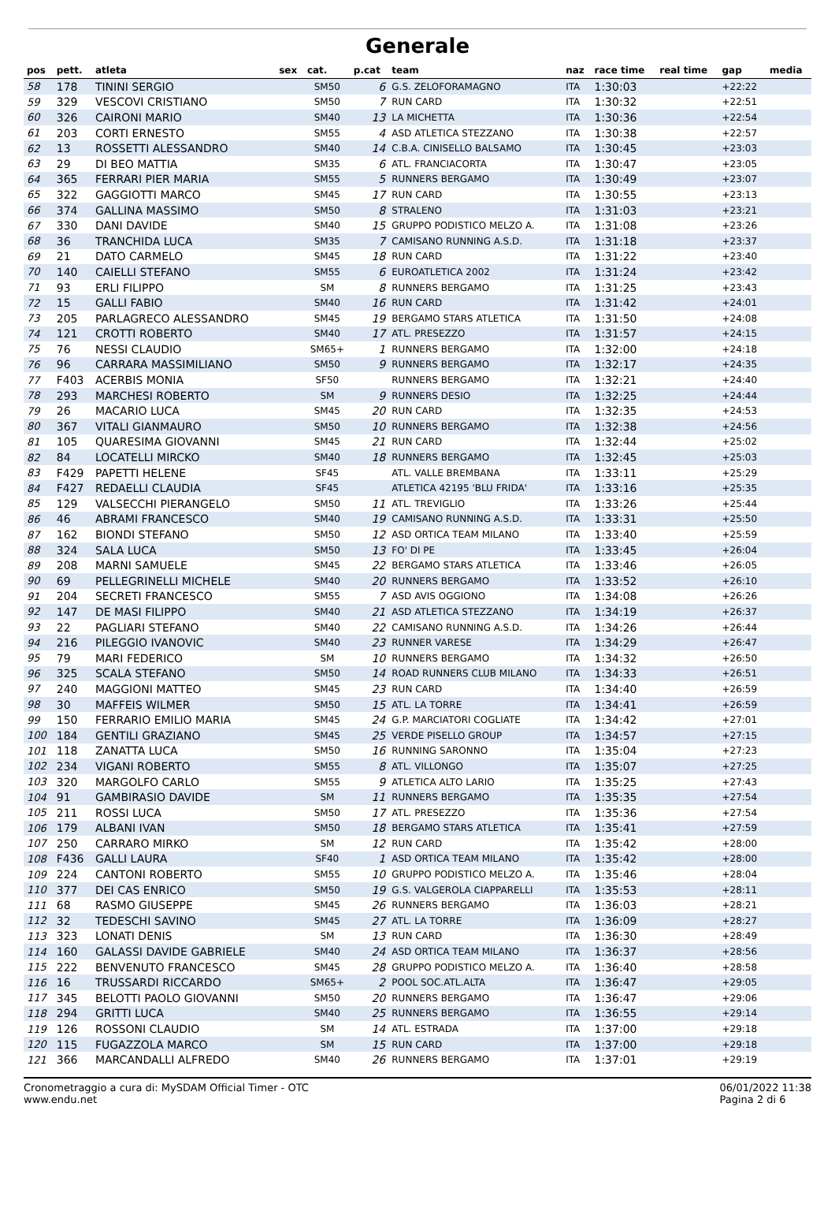Generale
| pos | pett. | atleta | sex | cat. | p.cat | team | naz | race time | real time | gap | media |
| --- | --- | --- | --- | --- | --- | --- | --- | --- | --- | --- | --- |
| 58 | 178 | TININI SERGIO | | SM50 | 6 | G.S. ZELOFORAMAGNO | ITA | 1:30:03 | | +22:22 | |
| 59 | 329 | VESCOVI CRISTIANO | | SM50 | 7 | RUN CARD | ITA | 1:30:32 | | +22:51 | |
| 60 | 326 | CAIRONI MARIO | | SM40 | 13 | LA MICHETTA | ITA | 1:30:36 | | +22:54 | |
| 61 | 203 | CORTI ERNESTO | | SM55 | 4 | ASD ATLETICA STEZZANO | ITA | 1:30:38 | | +22:57 | |
| 62 | 13 | ROSSETTI ALESSANDRO | | SM40 | 14 | C.B.A. CINISELLO BALSAMO | ITA | 1:30:45 | | +23:03 | |
| 63 | 29 | DI BEO MATTIA | | SM35 | 6 | ATL. FRANCIACORTA | ITA | 1:30:47 | | +23:05 | |
| 64 | 365 | FERRARI PIER MARIA | | SM55 | 5 | RUNNERS BERGAMO | ITA | 1:30:49 | | +23:07 | |
| 65 | 322 | GAGGIOTTI MARCO | | SM45 | 17 | RUN CARD | ITA | 1:30:55 | | +23:13 | |
| 66 | 374 | GALLINA MASSIMO | | SM50 | 8 | STRALENO | ITA | 1:31:03 | | +23:21 | |
| 67 | 330 | DANI DAVIDE | | SM40 | 15 | GRUPPO PODISTICO MELZO A. | ITA | 1:31:08 | | +23:26 | |
| 68 | 36 | TRANCHIDA LUCA | | SM35 | 7 | CAMISANO RUNNING A.S.D. | ITA | 1:31:18 | | +23:37 | |
| 69 | 21 | DATO CARMELO | | SM45 | 18 | RUN CARD | ITA | 1:31:22 | | +23:40 | |
| 70 | 140 | CAIELLI STEFANO | | SM55 | 6 | EUROATLETICA 2002 | ITA | 1:31:24 | | +23:42 | |
| 71 | 93 | ERLI FILIPPO | | SM | 8 | RUNNERS BERGAMO | ITA | 1:31:25 | | +23:43 | |
| 72 | 15 | GALLI FABIO | | SM40 | 16 | RUN CARD | ITA | 1:31:42 | | +24:01 | |
| 73 | 205 | PARLAGRECO ALESSANDRO | | SM45 | 19 | BERGAMO STARS ATLETICA | ITA | 1:31:50 | | +24:08 | |
| 74 | 121 | CROTTI ROBERTO | | SM40 | 17 | ATL. PRESEZZO | ITA | 1:31:57 | | +24:15 | |
| 75 | 76 | NESSI CLAUDIO | | SM65+ | 1 | RUNNERS BERGAMO | ITA | 1:32:00 | | +24:18 | |
| 76 | 96 | CARRARA MASSIMILIANO | | SM50 | 9 | RUNNERS BERGAMO | ITA | 1:32:17 | | +24:35 | |
| 77 | F403 | ACERBIS MONIA | | SF50 | | RUNNERS BERGAMO | ITA | 1:32:21 | | +24:40 | |
| 78 | 293 | MARCHESI ROBERTO | | SM | 9 | RUNNERS DESIO | ITA | 1:32:25 | | +24:44 | |
| 79 | 26 | MACARIO LUCA | | SM45 | 20 | RUN CARD | ITA | 1:32:35 | | +24:53 | |
| 80 | 367 | VITALI GIANMAURO | | SM50 | 10 | RUNNERS BERGAMO | ITA | 1:32:38 | | +24:56 | |
| 81 | 105 | QUARESIMA GIOVANNI | | SM45 | 21 | RUN CARD | ITA | 1:32:44 | | +25:02 | |
| 82 | 84 | LOCATELLI MIRCKO | | SM40 | 18 | RUNNERS BERGAMO | ITA | 1:32:45 | | +25:03 | |
| 83 | F429 | PAPETTI HELENE | | SF45 | | ATL. VALLE BREMBANA | ITA | 1:33:11 | | +25:29 | |
| 84 | F427 | REDAELLI CLAUDIA | | SF45 | | ATLETICA 42195 'BLU FRIDA' | ITA | 1:33:16 | | +25:35 | |
| 85 | 129 | VALSECCHI PIERANGELO | | SM50 | 11 | ATL. TREVIGLIO | ITA | 1:33:26 | | +25:44 | |
| 86 | 46 | ABRAMI FRANCESCO | | SM40 | 19 | CAMISANO RUNNING A.S.D. | ITA | 1:33:31 | | +25:50 | |
| 87 | 162 | BIONDI STEFANO | | SM50 | 12 | ASD ORTICA TEAM MILANO | ITA | 1:33:40 | | +25:59 | |
| 88 | 324 | SALA LUCA | | SM50 | 13 | FO' DI PE | ITA | 1:33:45 | | +26:04 | |
| 89 | 208 | MARNI SAMUELE | | SM45 | 22 | BERGAMO STARS ATLETICA | ITA | 1:33:46 | | +26:05 | |
| 90 | 69 | PELLEGRINELLI MICHELE | | SM40 | 20 | RUNNERS BERGAMO | ITA | 1:33:52 | | +26:10 | |
| 91 | 204 | SECRETI FRANCESCO | | SM55 | 7 | ASD AVIS OGGIONO | ITA | 1:34:08 | | +26:26 | |
| 92 | 147 | DE MASI FILIPPO | | SM40 | 21 | ASD ATLETICA STEZZANO | ITA | 1:34:19 | | +26:37 | |
| 93 | 22 | PAGLIARI STEFANO | | SM40 | 22 | CAMISANO RUNNING A.S.D. | ITA | 1:34:26 | | +26:44 | |
| 94 | 216 | PILEGGIO IVANOVIC | | SM40 | 23 | RUNNER VARESE | ITA | 1:34:29 | | +26:47 | |
| 95 | 79 | MARI FEDERICO | | SM | 10 | RUNNERS BERGAMO | ITA | 1:34:32 | | +26:50 | |
| 96 | 325 | SCALA STEFANO | | SM50 | 14 | ROAD RUNNERS CLUB MILANO | ITA | 1:34:33 | | +26:51 | |
| 97 | 240 | MAGGIONI MATTEO | | SM45 | 23 | RUN CARD | ITA | 1:34:40 | | +26:59 | |
| 98 | 30 | MAFFEIS WILMER | | SM50 | 15 | ATL. LA TORRE | ITA | 1:34:41 | | +26:59 | |
| 99 | 150 | FERRARIO EMILIO MARIA | | SM45 | 24 | G.P. MARCIATORI COGLIATE | ITA | 1:34:42 | | +27:01 | |
| 100 | 184 | GENTILI GRAZIANO | | SM45 | 25 | VERDE PISELLO GROUP | ITA | 1:34:57 | | +27:15 | |
| 101 | 118 | ZANATTA LUCA | | SM50 | 16 | RUNNING SARONNO | ITA | 1:35:04 | | +27:23 | |
| 102 | 234 | VIGANI ROBERTO | | SM55 | 8 | ATL. VILLONGO | ITA | 1:35:07 | | +27:25 | |
| 103 | 320 | MARGOLFO CARLO | | SM55 | 9 | ATLETICA ALTO LARIO | ITA | 1:35:25 | | +27:43 | |
| 104 | 91 | GAMBIRASIO DAVIDE | | SM | 11 | RUNNERS BERGAMO | ITA | 1:35:35 | | +27:54 | |
| 105 | 211 | ROSSI LUCA | | SM50 | 17 | ATL. PRESEZZO | ITA | 1:35:36 | | +27:54 | |
| 106 | 179 | ALBANI IVAN | | SM50 | 18 | BERGAMO STARS ATLETICA | ITA | 1:35:41 | | +27:59 | |
| 107 | 250 | CARRARO MIRKO | | SM | 12 | RUN CARD | ITA | 1:35:42 | | +28:00 | |
| 108 | F436 | GALLI LAURA | | SF40 | 1 | ASD ORTICA TEAM MILANO | ITA | 1:35:42 | | +28:00 | |
| 109 | 224 | CANTONI ROBERTO | | SM55 | 10 | GRUPPO PODISTICO MELZO A. | ITA | 1:35:46 | | +28:04 | |
| 110 | 377 | DEI CAS ENRICO | | SM50 | 19 | G.S. VALGEROLA CIAPPARELLI | ITA | 1:35:53 | | +28:11 | |
| 111 | 68 | RASMO GIUSEPPE | | SM45 | 26 | RUNNERS BERGAMO | ITA | 1:36:03 | | +28:21 | |
| 112 | 32 | TEDESCHI SAVINO | | SM45 | 27 | ATL. LA TORRE | ITA | 1:36:09 | | +28:27 | |
| 113 | 323 | LONATI DENIS | | SM | 13 | RUN CARD | ITA | 1:36:30 | | +28:49 | |
| 114 | 160 | GALASSI DAVIDE GABRIELE | | SM40 | 24 | ASD ORTICA TEAM MILANO | ITA | 1:36:37 | | +28:56 | |
| 115 | 222 | BENVENUTO FRANCESCO | | SM45 | 28 | GRUPPO PODISTICO MELZO A. | ITA | 1:36:40 | | +28:58 | |
| 116 | 16 | TRUSSARDI RICCARDO | | SM65+ | 2 | POOL SOC.ATL.ALTA | ITA | 1:36:47 | | +29:05 | |
| 117 | 345 | BELOTTI PAOLO GIOVANNI | | SM50 | 20 | RUNNERS BERGAMO | ITA | 1:36:47 | | +29:06 | |
| 118 | 294 | GRITTI LUCA | | SM40 | 25 | RUNNERS BERGAMO | ITA | 1:36:55 | | +29:14 | |
| 119 | 126 | ROSSONI CLAUDIO | | SM | 14 | ATL. ESTRADA | ITA | 1:37:00 | | +29:18 | |
| 120 | 115 | FUGAZZOLA MARCO | | SM | 15 | RUN CARD | ITA | 1:37:00 | | +29:18 | |
| 121 | 366 | MARCANDALLI ALFREDO | | SM40 | 26 | RUNNERS BERGAMO | ITA | 1:37:01 | | +29:19 | |
Cronometraggio a cura di: MySDAM Official Timer - OTC
www.endu.net
06/01/2022 11:38
Pagina 2 di 6